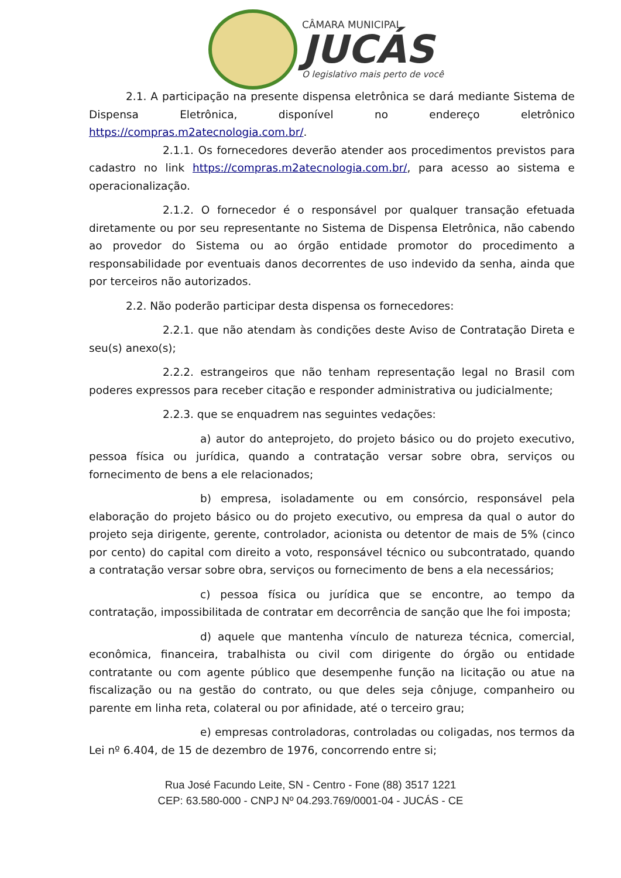CÂMARA MUNICIPAL
JUCÁS
O legislativo mais perto de você
2.1. A participação na presente dispensa eletrônica se dará mediante Sistema de Dispensa Eletrônica, disponível no endereço eletrônico https://compras.m2atecnologia.com.br/.
2.1.1. Os fornecedores deverão atender aos procedimentos previstos para cadastro no link https://compras.m2atecnologia.com.br/, para acesso ao sistema e operacionalização.
2.1.2. O fornecedor é o responsável por qualquer transação efetuada diretamente ou por seu representante no Sistema de Dispensa Eletrônica, não cabendo ao provedor do Sistema ou ao órgão entidade promotor do procedimento a responsabilidade por eventuais danos decorrentes de uso indevido da senha, ainda que por terceiros não autorizados.
2.2. Não poderão participar desta dispensa os fornecedores:
2.2.1. que não atendam às condições deste Aviso de Contratação Direta e seu(s) anexo(s);
2.2.2. estrangeiros que não tenham representação legal no Brasil com poderes expressos para receber citação e responder administrativa ou judicialmente;
2.2.3. que se enquadrem nas seguintes vedações:
a) autor do anteprojeto, do projeto básico ou do projeto executivo, pessoa física ou jurídica, quando a contratação versar sobre obra, serviços ou fornecimento de bens a ele relacionados;
b) empresa, isoladamente ou em consórcio, responsável pela elaboração do projeto básico ou do projeto executivo, ou empresa da qual o autor do projeto seja dirigente, gerente, controlador, acionista ou detentor de mais de 5% (cinco por cento) do capital com direito a voto, responsável técnico ou subcontratado, quando a contratação versar sobre obra, serviços ou fornecimento de bens a ela necessários;
c) pessoa física ou jurídica que se encontre, ao tempo da contratação, impossibilitada de contratar em decorrência de sanção que lhe foi imposta;
d) aquele que mantenha vínculo de natureza técnica, comercial, econômica, financeira, trabalhista ou civil com dirigente do órgão ou entidade contratante ou com agente público que desempenhe função na licitação ou atue na fiscalização ou na gestão do contrato, ou que deles seja cônjuge, companheiro ou parente em linha reta, colateral ou por afinidade, até o terceiro grau;
e) empresas controladoras, controladas ou coligadas, nos termos da Lei nº 6.404, de 15 de dezembro de 1976, concorrendo entre si;
Rua José Facundo Leite, SN - Centro - Fone (88) 3517 1221
CEP: 63.580-000 - CNPJ Nº 04.293.769/0001-04 - JUCÁS - CE